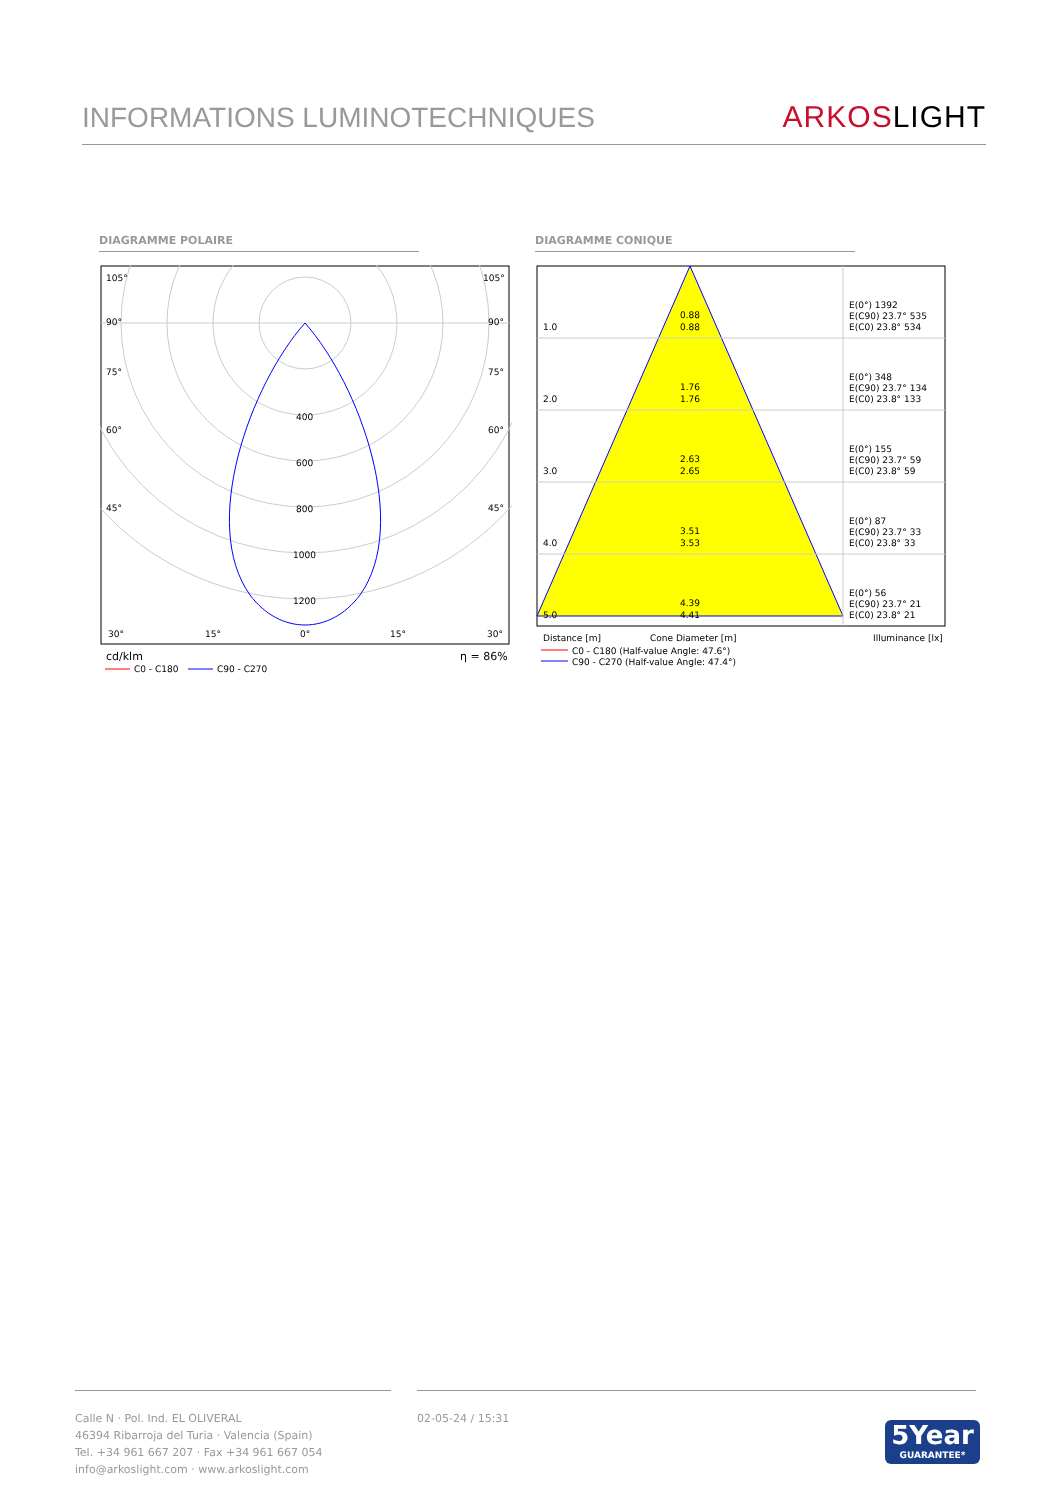INFORMATIONS LUMINOTECHNIQUES
ARKOS LIGHT
DIAGRAMME POLAIRE DIAGRAMME CONIQUE
105°
105°
90°
90°
75°
75°
60°
60°
45°
45°
400
600
800
1000
1200
30°
15°
0°
15°
30°
cd/klm
η = 86%
C0 - C180
C90 - C270
1.0
0.88
0.88
E(0°) 1392
E(C90) 23.7° 535
E(C0) 23.8° 534
2.0
1.76
1.76
E(0°) 348
E(C90) 23.7° 134
E(C0) 23.8° 133
3.0
2.63
2.65
E(0°) 155
E(C90) 23.7° 59
E(C0) 23.8° 59
4.0
3.51
3.53
E(0°) 87
E(C90) 23.7° 33
E(C0) 23.8° 33
5.0
4.39
4.41
E(0°) 56
E(C90) 23.7° 21
E(C0) 23.8° 21
Distance [m]
Cone Diameter [m]
Illuminance [lx]
C0 - C180 (Half-value Angle: 47.6°)
C90 - C270 (Half-value Angle: 47.4°)
Calle N · Pol. Ind. EL OLIVERAL
46394 Ribarroja del Turia · Valencia (Spain)
Tel. +34 961 667 207 · Fax +34 961 667 054
info@arkoslight.com · www.arkoslight.com
02-05-24 / 15:31
5Year
GUARANTEE*